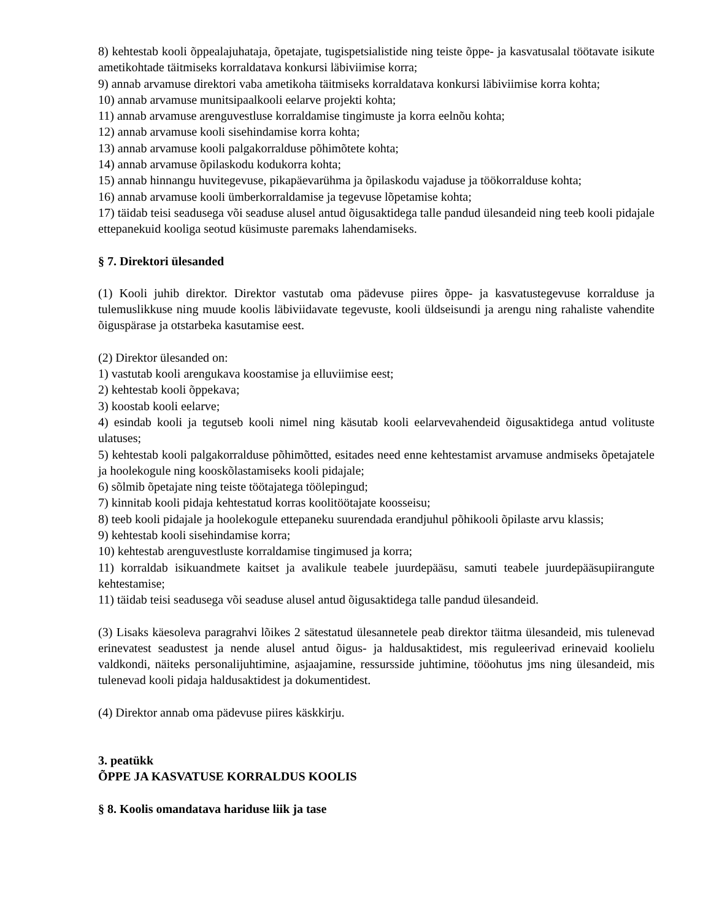8) kehtestab kooli õppealajuhataja, õpetajate, tugispetsialistide ning teiste õppe- ja kasvatusalal töötavate isikute ametikohtade täitmiseks korraldatava konkursi läbiviimise korra;
9) annab arvamuse direktori vaba ametikoha täitmiseks korraldatava konkursi läbiviimise korra kohta;
10) annab arvamuse munitsipaalkooli eelarve projekti kohta;
11) annab arvamuse arenguvestluse korraldamise tingimuste ja korra eelnõu kohta;
12) annab arvamuse kooli sisehindamise korra kohta;
13) annab arvamuse kooli palgakorralduse põhimõtete kohta;
14) annab arvamuse õpilaskodu kodukorra kohta;
15) annab hinnangu huvitegevuse, pikapäevarühma ja õpilaskodu vajaduse ja töökorralduse kohta;
16) annab arvamuse kooli ümberkorraldamise ja tegevuse lõpetamise kohta;
17) täidab teisi seadusega või seaduse alusel antud õigusaktidega talle pandud ülesandeid ning teeb kooli pidajale ettepanekuid kooliga seotud küsimuste paremaks lahendamiseks.
§ 7. Direktori ülesanded
(1) Kooli juhib direktor. Direktor vastutab oma pädevuse piires õppe- ja kasvatustegevuse korralduse ja tulemuslikkuse ning muude koolis läbiviidavate tegevuste, kooli üldseisundi ja arengu ning rahaliste vahendite õiguspärase ja otstarbeka kasutamise eest.
(2) Direktor ülesanded on:
1) vastutab kooli arengukava koostamise ja elluviimise eest;
2) kehtestab kooli õppekava;
3) koostab kooli eelarve;
4) esindab kooli ja tegutseb kooli nimel ning käsutab kooli eelarvevahendeid õigusaktidega antud volituste ulatuses;
5) kehtestab kooli palgakorralduse põhimõtted, esitades need enne kehtestamist arvamuse andmiseks õpetajatele ja hoolekogule ning kooskõlastamiseks kooli pidajale;
6) sõlmib õpetajate ning teiste töötajatega töölepingud;
7) kinnitab kooli pidaja kehtestatud korras koolitöötajate koosseisu;
8) teeb kooli pidajale ja hoolekogule ettepaneku suurendada erandjuhul põhikooli õpilaste arvu klassis;
9) kehtestab kooli sisehindamise korra;
10) kehtestab arenguvestluste korraldamise tingimused ja korra;
11) korraldab isikuandmete kaitset ja avalikule teabele juurdepääsu, samuti teabele juurdepääsupiirangute kehtestamise;
11) täidab teisi seadusega või seaduse alusel antud õigusaktidega talle pandud ülesandeid.
(3) Lisaks käesoleva paragrahvi lõikes 2 sätestatud ülesannetele peab direktor täitma ülesandeid, mis tulenevad erinevatest seadustest ja nende alusel antud õigus- ja haldusaktidest, mis reguleerivad erinevaid koolielu valdkondi, näiteks personalijuhtimine, asjaajamine, ressursside juhtimine, tööohutus jms ning ülesandeid, mis tulenevad kooli pidaja haldusaktidest ja dokumentidest.
(4) Direktor annab oma pädevuse piires käskkirju.
3. peatükk
ÕPPE JA KASVATUSE KORRALDUS KOOLIS
§ 8. Koolis omandatava hariduse liik ja tase